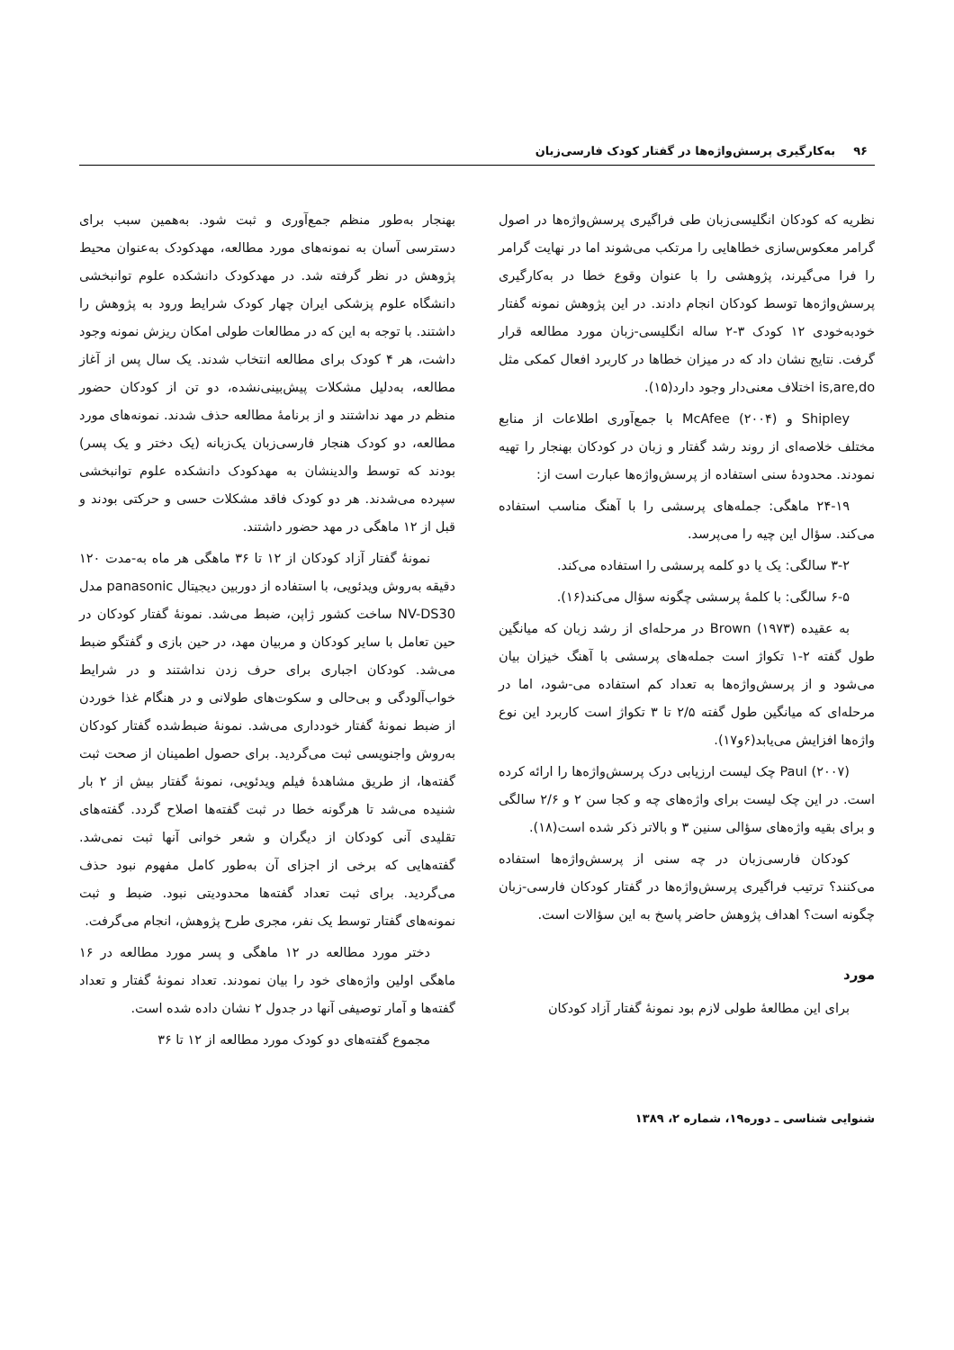۹۶ به‌کارگیری پرسش‌واژه‌ها در گفتار کودک فارسی‌زبان
نظریه که کودکان انگلیسی‌زبان طی فراگیری پرسش‌واژه‌ها در اصول گرامر معکوس‌سازی خطاهایی را مرتکب می‌شوند اما در نهایت گرامر را فرا می‌گیرند، پژوهشی را با عنوان وقوع خطا در به‌کارگیری پرسش‌واژه‌ها توسط کودکان انجام دادند. در این پژوهش نمونه گفتار خودبه‌خودی ۱۲ کودک ۳-۲ ساله انگلیسی-زبان مورد مطالعه قرار گرفت. نتایج نشان داد که در میزان خطاها در کاربرد افعال کمکی مثل is,are,do اختلاف معنی‌دار وجود دارد(۱۵).
Shipley و McAfee (۲۰۰۴) با جمع‌آوری اطلاعات از منابع مختلف خلاصه‌ای از روند رشد گفتار و زبان در کودکان بهنجار را تهیه نمودند. محدودهٔ سنی استفاده از پرسش‌واژه‌ها عبارت است از:
۲۴-۱۹ ماهگی: جمله‌های پرسشی را با آهنگ مناسب استفاده می‌کند. سؤال این چیه را می‌پرسد.
۳-۲ سالگی: یک یا دو کلمه پرسشی را استفاده می‌کند.
۶-۵ سالگی: با کلمهٔ پرسشی چگونه سؤال می‌کند(۱۶).
به عقیده Brown (۱۹۷۳) در مرحله‌ای از رشد زبان که میانگین طول گفته ۲-۱ تکواژ است جمله‌های پرسشی با آهنگ خیزان بیان می‌شود و از پرسش‌واژه‌ها به تعداد کم استفاده می-شود، اما در مرحله‌ای که میانگین طول گفته ۲/۵ تا ۳ تکواژ است کاربرد این نوع واژه‌ها افزایش می‌یابد(۶و۱۷).
Paul (۲۰۰۷) چک لیست ارزیابی درک پرسش‌واژه‌ها را ارائه کرده است. در این چک لیست برای واژه‌های چه و کجا سن ۲ و ۲/۶ سالگی و برای بقیه واژه‌های سؤالی سنین ۳ و بالاتر ذکر شده است(۱۸).
کودکان فارسی‌زبان در چه سنی از پرسش‌واژه‌ها استفاده می‌کنند؟ ترتیب فراگیری پرسش‌واژه‌ها در گفتار کودکان فارسی-زبان چگونه است؟ اهداف پژوهش حاضر پاسخ به این سؤالات است.
مورد
برای این مطالعهٔ طولی لازم بود نمونهٔ گفتار آزاد کودکان
بهنجار به‌طور منظم جمع‌آوری و ثبت شود. به‌همین سبب برای دسترسی آسان به نمونه‌های مورد مطالعه، مهدکودک به‌عنوان محیط پژوهش در نظر گرفته شد. در مهدکودک دانشکده علوم توانبخشی دانشگاه علوم پزشکی ایران چهار کودک شرایط ورود به پژوهش را داشتند. با توجه به این که در مطالعات طولی امکان ریزش نمونه وجود داشت، هر ۴ کودک برای مطالعه انتخاب شدند. یک سال پس از آغاز مطالعه، به‌دلیل مشکلات پیش‌بینی‌نشده، دو تن از کودکان حضور منظم در مهد نداشتند و از برنامهٔ مطالعه حذف شدند. نمونه‌های مورد مطالعه، دو کودک هنجار فارسی‌زبان یک‌زبانه (یک دختر و یک پسر) بودند که توسط والدینشان به مهدکودک دانشکده علوم توانبخشی سپرده می‌شدند. هر دو کودک فاقد مشکلات حسی و حرکتی بودند و قبل از ۱۲ ماهگی در مهد حضور داشتند.
نمونهٔ گفتار آزاد کودکان از ۱۲ تا ۳۶ ماهگی هر ماه به-مدت ۱۲۰ دقیقه به‌روش ویدئویی، با استفاده از دوربین دیجیتال panasonic مدل NV-DS30 ساخت کشور ژاپن، ضبط می‌شد. نمونهٔ گفتار کودکان در حین تعامل با سایر کودکان و مربیان مهد، در حین بازی و گفتگو ضبط می‌شد. کودکان اجباری برای حرف زدن نداشتند و در شرایط خواب‌آلودگی و بی‌حالی و سکوت‌های طولانی و در هنگام غذا خوردن از ضبط نمونهٔ گفتار خودداری می‌شد. نمونهٔ ضبط‌شده گفتار کودکان به‌روش واجنویسی ثبت می‌گردید. برای حصول اطمینان از صحت ثبت گفته‌ها، از طریق مشاهدهٔ فیلم ویدئویی، نمونهٔ گفتار بیش از ۲ بار شنیده می‌شد تا هرگونه خطا در ثبت گفته‌ها اصلاح گردد. گفته‌های تقلیدی آنی کودکان از دیگران و شعر خوانی آنها ثبت نمی‌شد. گفته‌هایی که برخی از اجزای آن به‌طور کامل مفهوم نبود حذف می‌گردید. برای ثبت تعداد گفته‌ها محدودیتی نبود. ضبط و ثبت نمونه‌های گفتار توسط یک نفر، مجری طرح پژوهش، انجام می‌گرفت.
دختر مورد مطالعه در ۱۲ ماهگی و پسر مورد مطالعه در ۱۶ ماهگی اولین واژه‌های خود را بیان نمودند. تعداد نمونهٔ گفتار و تعداد گفته‌ها و آمار توصیفی آنها در جدول ۲ نشان داده شده است.
مجموع گفته‌های دو کودک مورد مطالعه از ۱۲ تا ۳۶
شنوایی شناسی ـ دوره۱۹، شماره ۲، ۱۳۸۹